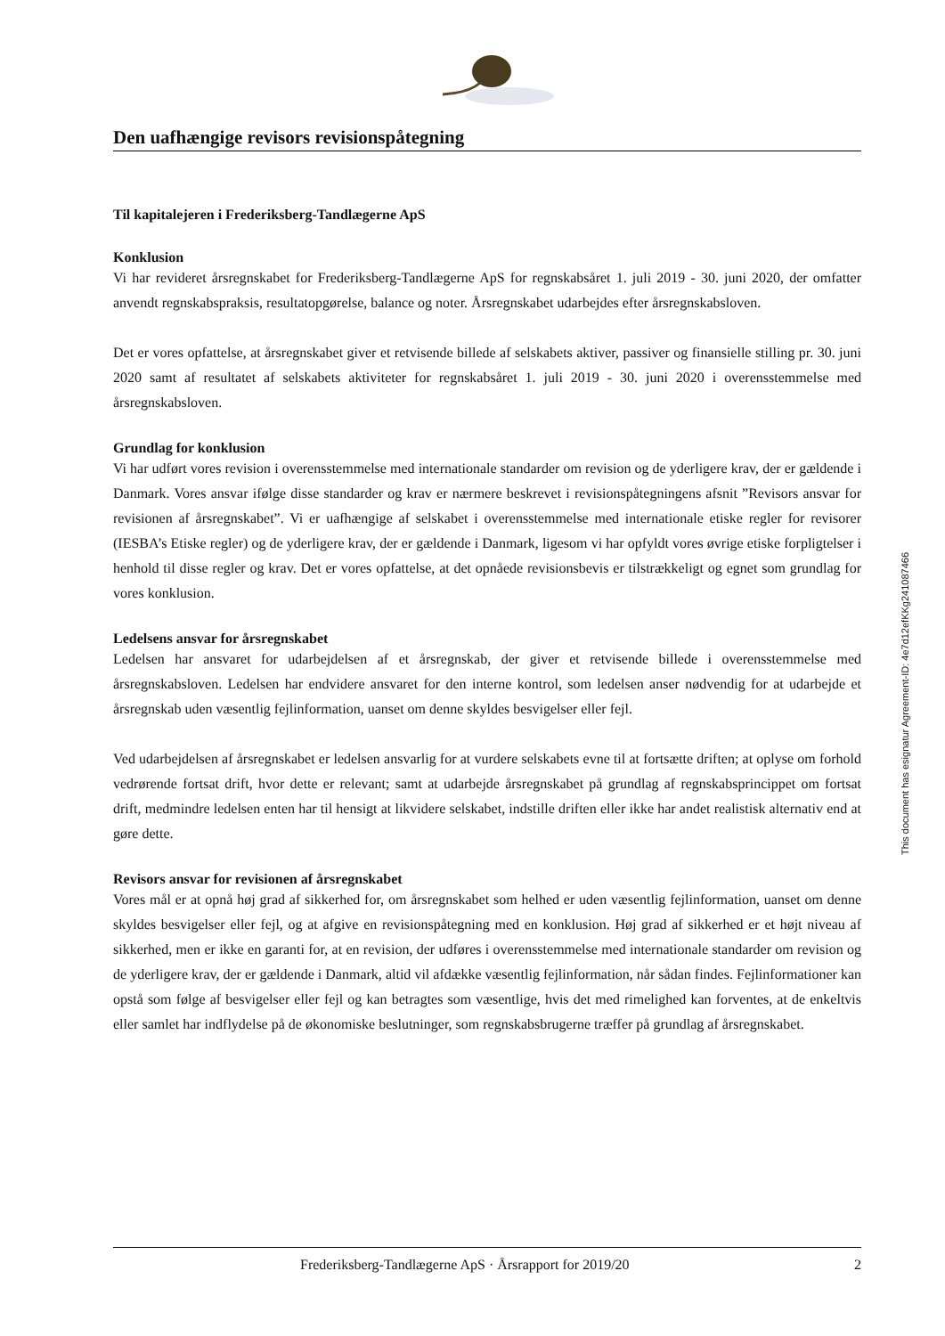Den uafhængige revisors revisionspåtegning
Til kapitalejeren i Frederiksberg-Tandlægerne ApS
Konklusion
Vi har revideret årsregnskabet for Frederiksberg-Tandlægerne ApS for regnskabsåret 1. juli 2019 - 30. juni 2020, der omfatter anvendt regnskabspraksis, resultatopgørelse, balance og noter. Årsregnskabet udarbejdes efter årsregnskabsloven.
Det er vores opfattelse, at årsregnskabet giver et retvisende billede af selskabets aktiver, passiver og finansielle stilling pr. 30. juni 2020 samt af resultatet af selskabets aktiviteter for regnskabsåret 1. juli 2019 - 30. juni 2020 i overensstemmelse med årsregnskabsloven.
Grundlag for konklusion
Vi har udført vores revision i overensstemmelse med internationale standarder om revision og de yderligere krav, der er gældende i Danmark. Vores ansvar ifølge disse standarder og krav er nærmere beskrevet i revisionspåtegningens afsnit ”Revisors ansvar for revisionen af årsregnskabet”. Vi er uafhængige af selskabet i overensstemmelse med internationale etiske regler for revisorer (IESBA’s Etiske regler) og de yderligere krav, der er gældende i Danmark, ligesom vi har opfyldt vores øvrige etiske forpligtelser i henhold til disse regler og krav. Det er vores opfattelse, at det opnåede revisionsbevis er tilstrækkeligt og egnet som grundlag for vores konklusion.
Ledelsens ansvar for årsregnskabet
Ledelsen har ansvaret for udarbejdelsen af et årsregnskab, der giver et retvisende billede i overensstemmelse med årsregnskabsloven. Ledelsen har endvidere ansvaret for den interne kontrol, som ledelsen anser nødvendig for at udarbejde et årsregnskab uden væsentlig fejlinformation, uanset om denne skyldes besvigelser eller fejl.
Ved udarbejdelsen af årsregnskabet er ledelsen ansvarlig for at vurdere selskabets evne til at fortsætte driften; at oplyse om forhold vedrørende fortsat drift, hvor dette er relevant; samt at udarbejde årsregnskabet på grundlag af regnskabsprincippet om fortsat drift, medmindre ledelsen enten har til hensigt at likvidere selskabet, indstille driften eller ikke har andet realistisk alternativ end at gøre dette.
Revisors ansvar for revisionen af årsregnskabet
Vores mål er at opnå høj grad af sikkerhed for, om årsregnskabet som helhed er uden væsentlig fejlinformation, uanset om denne skyldes besvigelser eller fejl, og at afgive en revisionspåtegning med en konklusion. Høj grad af sikkerhed er et højt niveau af sikkerhed, men er ikke en garanti for, at en revision, der udføres i overensstemmelse med internationale standarder om revision og de yderligere krav, der er gældende i Danmark, altid vil afdække væsentlig fejlinformation, når sådan findes. Fejlinformationer kan opstå som følge af besvigelser eller fejl og kan betragtes som væsentlige, hvis det med rimelighed kan forventes, at de enkeltvis eller samlet har indflydelse på de økonomiske beslutninger, som regnskabsbrugerne træffer på grundlag af årsregnskabet.
This document has esignatur Agreement-ID: 4e7d12efKKg241087466
Frederiksberg-Tandlægerne ApS · Årsrapport for 2019/20 2